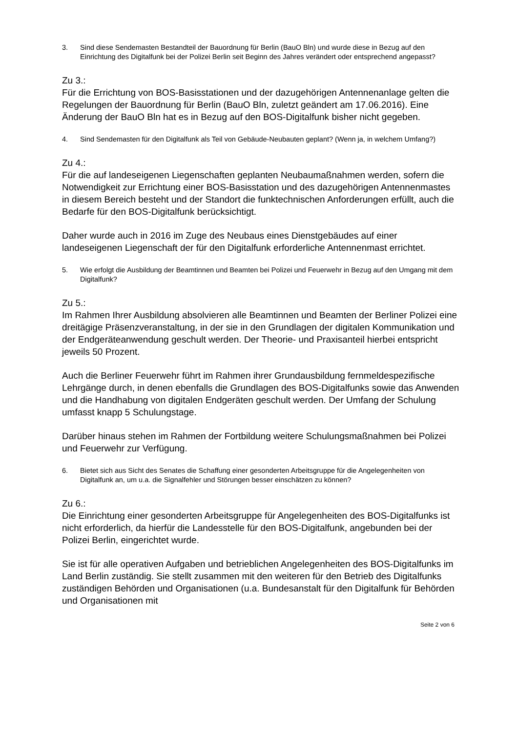3. Sind diese Sendemasten Bestandteil der Bauordnung für Berlin (BauO Bln) und wurde diese in Bezug auf den Einrichtung des Digitalfunk bei der Polizei Berlin seit Beginn des Jahres verändert oder entsprechend angepasst?
Zu 3.:
Für die Errichtung von BOS-Basisstationen und der dazugehörigen Antennenanlage gelten die Regelungen der Bauordnung für Berlin (BauO Bln, zuletzt geändert am 17.06.2016). Eine Änderung der BauO Bln hat es in Bezug auf den BOS-Digitalfunk bisher nicht gegeben.
4. Sind Sendemasten für den Digitalfunk als Teil von Gebäude-Neubauten geplant? (Wenn ja, in welchem Umfang?)
Zu 4.:
Für die auf landeseigenen Liegenschaften geplanten Neubaumaßnahmen werden, sofern die Notwendigkeit zur Errichtung einer BOS-Basisstation und des dazugehörigen Antennenmastes in diesem Bereich besteht und der Standort die funktechnischen Anforderungen erfüllt, auch die Bedarfe für den BOS-Digitalfunk berücksichtigt.
Daher wurde auch in 2016 im Zuge des Neubaus eines Dienstgebäudes auf einer landeseigenen Liegenschaft der für den Digitalfunk erforderliche Antennenmast errichtet.
5. Wie erfolgt die Ausbildung der Beamtinnen und Beamten bei Polizei und Feuerwehr in Bezug auf den Umgang mit dem Digitalfunk?
Zu 5.:
Im Rahmen Ihrer Ausbildung absolvieren alle Beamtinnen und Beamten der Berliner Polizei eine dreitägige Präsenzveranstaltung, in der sie in den Grundlagen der digitalen Kommunikation und der Endgeräteanwendung geschult werden. Der Theorie- und Praxisanteil hierbei entspricht jeweils 50 Prozent.
Auch die Berliner Feuerwehr führt im Rahmen ihrer Grundausbildung fernmeldespezifische Lehrgänge durch, in denen ebenfalls die Grundlagen des BOS-Digitalfunks sowie das Anwenden und die Handhabung von digitalen Endgeräten geschult werden. Der Umfang der Schulung umfasst knapp 5 Schulungstage.
Darüber hinaus stehen im Rahmen der Fortbildung weitere Schulungsmaßnahmen bei Polizei und Feuerwehr zur Verfügung.
6. Bietet sich aus Sicht des Senates die Schaffung einer gesonderten Arbeitsgruppe für die Angelegenheiten von Digitalfunk an, um u.a. die Signalfehler und Störungen besser einschätzen zu können?
Zu 6.:
Die Einrichtung einer gesonderten Arbeitsgruppe für Angelegenheiten des BOS-Digitalfunks ist nicht erforderlich, da hierfür die Landesstelle für den BOS-Digitalfunk, angebunden bei der Polizei Berlin, eingerichtet wurde.
Sie ist für alle operativen Aufgaben und betrieblichen Angelegenheiten des BOS-Digitalfunks im Land Berlin zuständig. Sie stellt zusammen mit den weiteren für den Betrieb des Digitalfunks zuständigen Behörden und Organisationen (u.a. Bundesanstalt für den Digitalfunk für Behörden und Organisationen mit
Seite 2 von 6